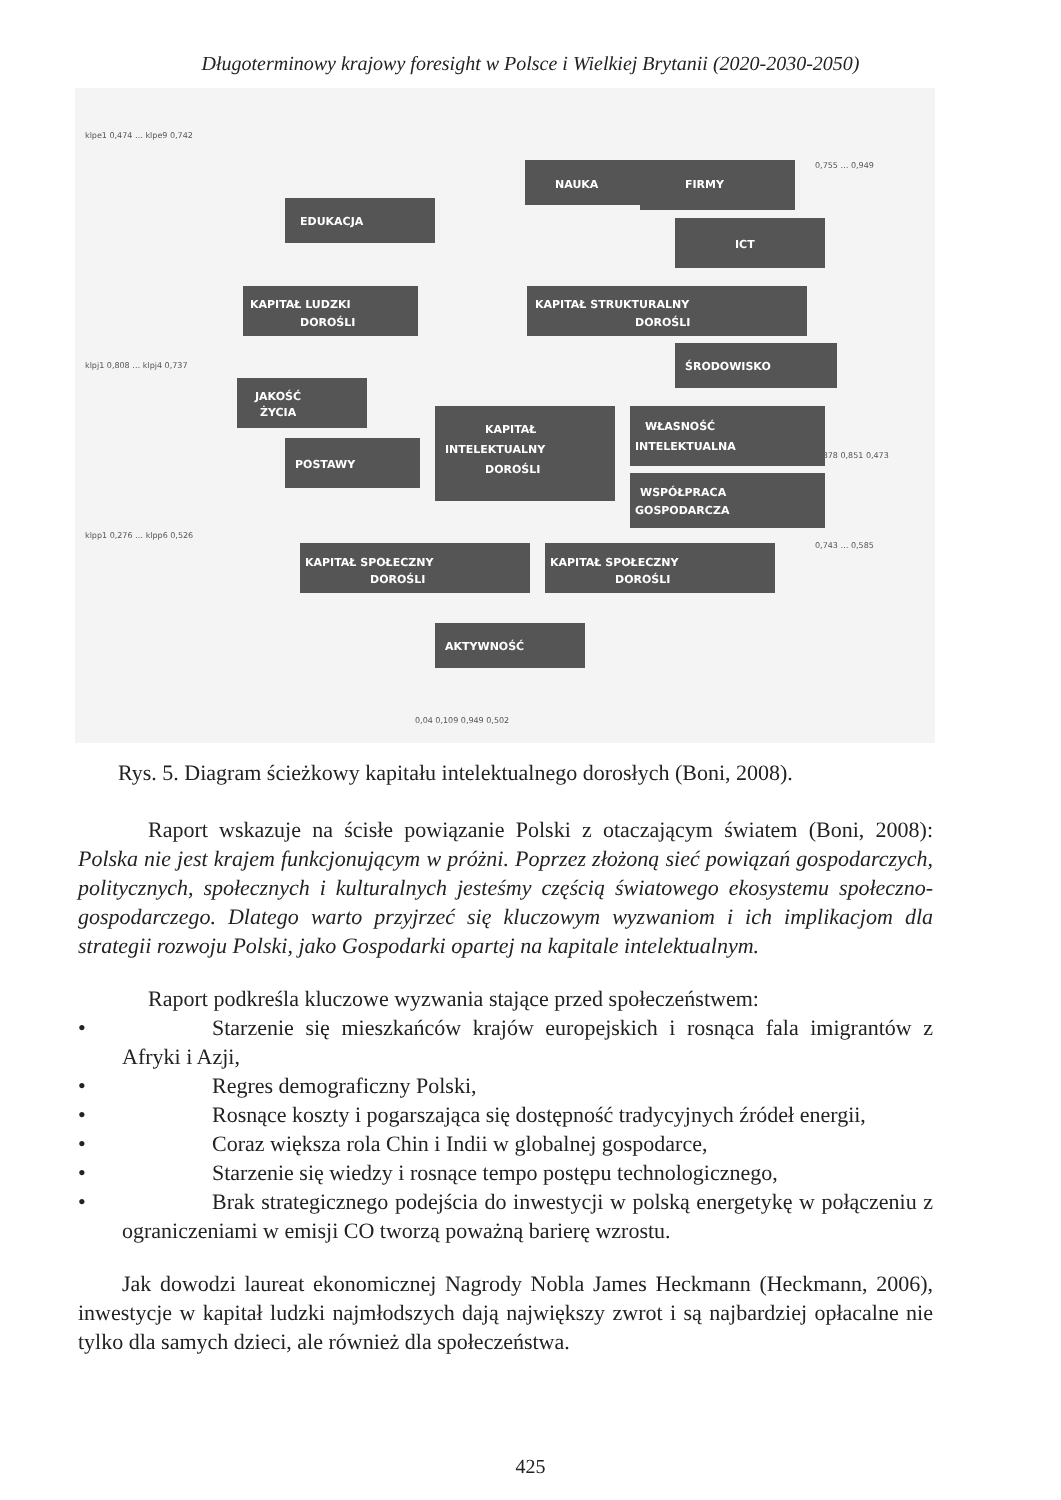Długoterminowy krajowy foresight w Polsce i Wielkiej Brytanii (2020-2030-2050)
EDUKACJA
NAUKA
FIRMY
ICT
KAPITAŁ LUDZKI
DOROŚLI
KAPITAŁ STRUKTURALNY
DOROŚLI
ŚRODOWISKO
JAKOŚĆ
ŻYCIA
KAPITAŁ
INTELEKTUALNY
DOROŚLI
WŁASNOŚĆ
INTELEKTUALNA
POSTAWY
WSPÓŁPRACA
GOSPODARCZA
KAPITAŁ SPOŁECZNY
DOROŚLI
KAPITAŁ SPOŁECZNY
DOROŚLI
AKTYWNOŚĆ
klpe1 0,474 … klpe9 0,742
klpj1 0,808 … klpj4 0,737
klpp1 0,276 … klpp6 0,526
0,755 … 0,949
0,878 0,851 0,473
0,743 … 0,585
0,04 0,109 0,949 0,502
Rys. 5. Diagram ścieżkowy kapitału intelektualnego dorosłych (Boni, 2008).
Raport wskazuje na ścisłe powiązanie Polski z otaczającym światem (Boni, 2008): Polska nie jest krajem funkcjonującym w próżni. Poprzez złożoną sieć powiązań gospodarczych, politycznych, społecznych i kulturalnych jesteśmy częścią światowego ekosystemu społeczno-gospodarczego. Dlatego warto przyjrzeć się kluczowym wyzwaniom i ich implikacjom dla strategii rozwoju Polski, jako Gospodarki opartej na kapitale intelektualnym.
Raport podkreśla kluczowe wyzwania stające przed społeczeństwem:
• Starzenie się mieszkańców krajów europejskich i rosnąca fala imigrantów z Afryki i Azji,
• Regres demograficzny Polski,
• Rosnące koszty i pogarszająca się dostępność tradycyjnych źródeł energii,
• Coraz większa rola Chin i Indii w globalnej gospodarce,
• Starzenie się wiedzy i rosnące tempo postępu technologicznego,
• Brak strategicznego podejścia do inwestycji w polską energetykę w połączeniu z ograniczeniami w emisji CO tworzą poważną barierę wzrostu.
Jak dowodzi laureat ekonomicznej Nagrody Nobla James Heckmann (Heckmann, 2006), inwestycje w kapitał ludzki najmłodszych dają największy zwrot i są najbardziej opłacalne nie tylko dla samych dzieci, ale również dla społeczeństwa.
425